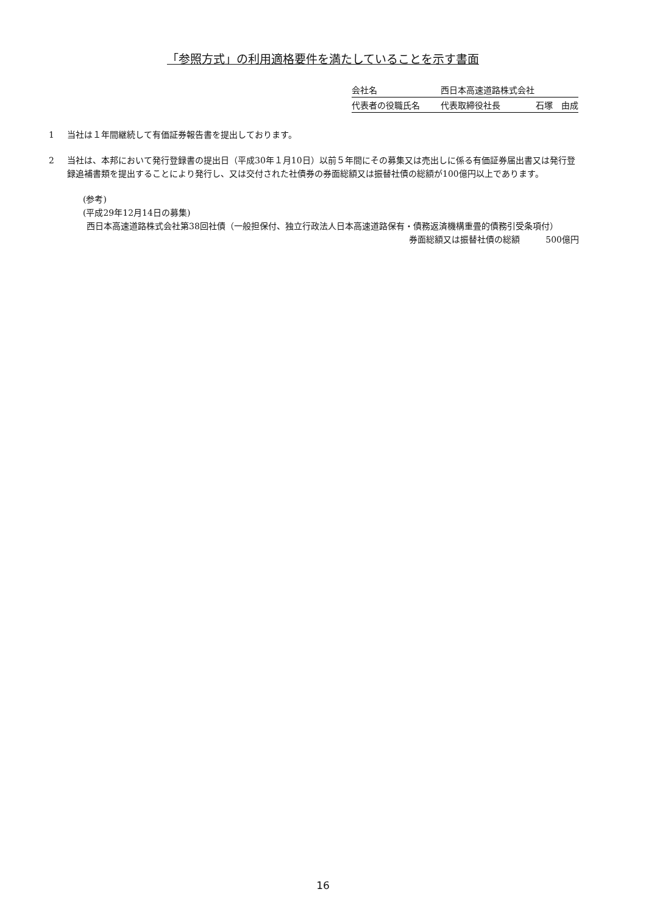「参照方式」の利用適格要件を満たしていることを示す書面
| 会社名 | 西日本高速道路株式会社 | |
| 代表者の役職氏名 | 代表取締役社長 | 石塚 由成 |
1 当社は１年間継続して有価証券報告書を提出しております。
2 当社は、本邦において発行登録書の提出日（平成30年１月10日）以前５年間にその募集又は売出しに係る有価証券届出書又は発行登録追補書類を提出することにより発行し、又は交付された社債券の券面総額又は振替社債の総額が100億円以上であります。
(参考)
(平成29年12月14日の募集)
西日本高速道路株式会社第38回社債（一般担保付、独立行政法人日本高速道路保有・債務返済機構重畳的債務引受条項付）
券面総額又は振替社債の総額　　　500億円
16